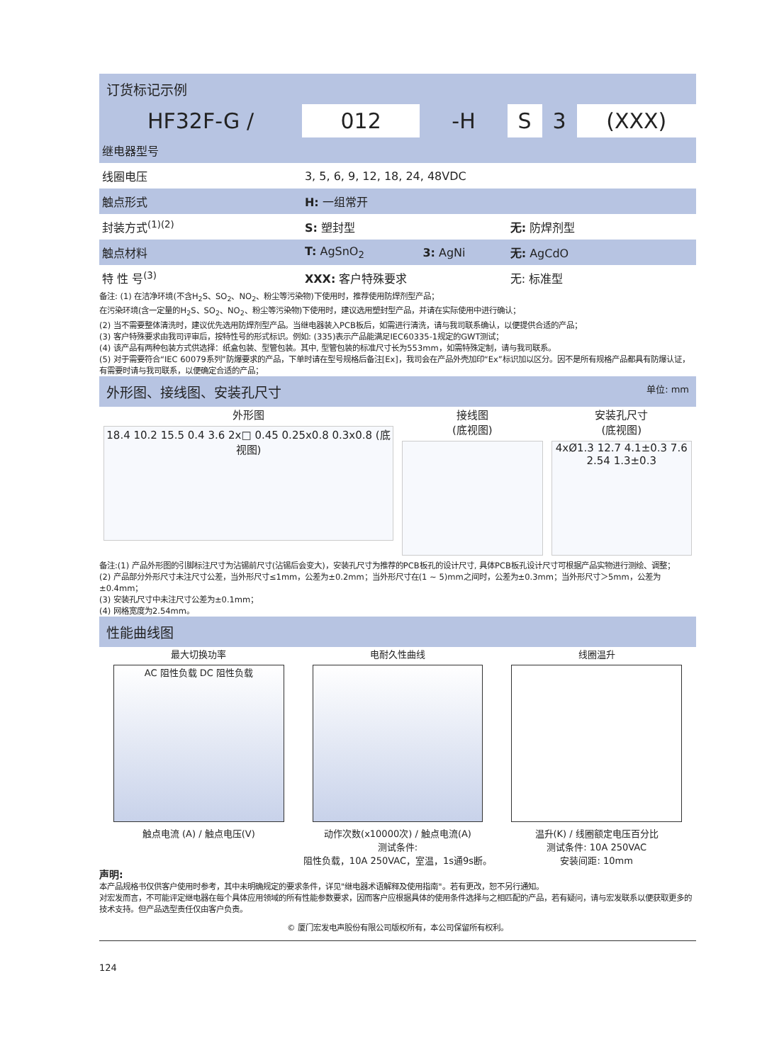订货标记示例
| HF32F-G / | 012 | -H | S | 3 | (XXX) |
| 继电器型号 | | | | | |
| 线圈电压 | 3, 5, 6, 9, 12, 18, 24, 48VDC | | | | |
| 触点形式 | H: 一组常开 | | | | |
| 封装方式<sup>(1)(2)</sup> | S: 塑封型 | | 无: 防焊剂型 | | |
| 触点材料 | T: AgSnO<sub>2</sub> | 3: AgNi | 无: AgCdO | | |
| 特 性 号<sup>(3)</sup> | XXX: 客户特殊要求 | | 无: 标准型 | | |
备注: (1) 在洁净环境(不含H<sub>2</sub>S、SO<sub>2</sub>、NO<sub>2</sub>、粉尘等污染物)下使用时，推荐使用防焊剂型产品；
在污染环境(含一定量的H<sub>2</sub>S、SO<sub>2</sub>、NO<sub>2</sub>、粉尘等污染物)下使用时，建议选用塑封型产品，并请在实际使用中进行确认；
(2) 当不需要整体清洗时，建议优先选用防焊剂型产品。当继电器装入PCB板后，如需进行清洗，请与我司联系确认，以便提供合适的产品；
(3) 客户特殊要求由我司评审后，按特性号的形式标识。例如: (335)表示产品能满足IEC60335-1规定的GWT测试；
(4) 该产品有两种包装方式供选择：纸盒包装、型管包装。其中, 型管包装的标准尺寸长为553mm，如需特殊定制，请与我司联系。
(5) 对于需要符合“IEC 60079系列”防爆要求的产品，下单时请在型号规格后备注[Ex]，我司会在产品外壳加印“Ex”标识加以区分。因不是所有规格产品都具有防爆认证，有需要时请与我司联系，以便确定合适的产品；
外形图、接线图、安装孔尺寸 单位: mm
外形图
18.4 10.2 15.5 0.4 3.6 2x□ 0.45 0.25x0.8 0.3x0.8 (底视图)
接线图
(底视图)
安装孔尺寸
(底视图)
4xØ1.3 12.7 4.1±0.3 7.6 2.54 1.3±0.3
备注:(1) 产品外形图的引脚标注尺寸为沾锡前尺寸(沾锡后会变大)，安装孔尺寸为推荐的PCB板孔的设计尺寸, 具体PCB板孔设计尺寸可根据产品实物进行测绘、调整；
(2) 产品部分外形尺寸未注尺寸公差，当外形尺寸≤1mm，公差为±0.2mm；当外形尺寸在(1 ~ 5)mm之间时，公差为±0.3mm；当外形尺寸＞5mm，公差为±0.4mm；
(3) 安装孔尺寸中未注尺寸公差为±0.1mm；
(4) 网格宽度为2.54mm。
性能曲线图
最大切换功率
AC 阻性负载 DC 阻性负载
触点电流 (A) / 触点电压(V)
电耐久性曲线
动作次数(x10000次) / 触点电流(A)
测试条件:
阻性负载，10A 250VAC，室温，1s通9s断。
线圈温升
温升(K) / 线圈额定电压百分比
测试条件: 10A 250VAC
安装间距: 10mm
声明:
本产品规格书仅供客户使用时参考，其中未明确规定的要求条件，详见"继电器术语解释及使用指南"。若有更改，恕不另行通知。
对宏发而言，不可能评定继电器在每个具体应用领域的所有性能参数要求，因而客户应根据具体的使用条件选择与之相匹配的产品，若有疑问，请与宏发联系以便获取更多的技术支持。但产品选型责任仅由客户负责。
© 厦门宏发电声股份有限公司版权所有，本公司保留所有权利。
124